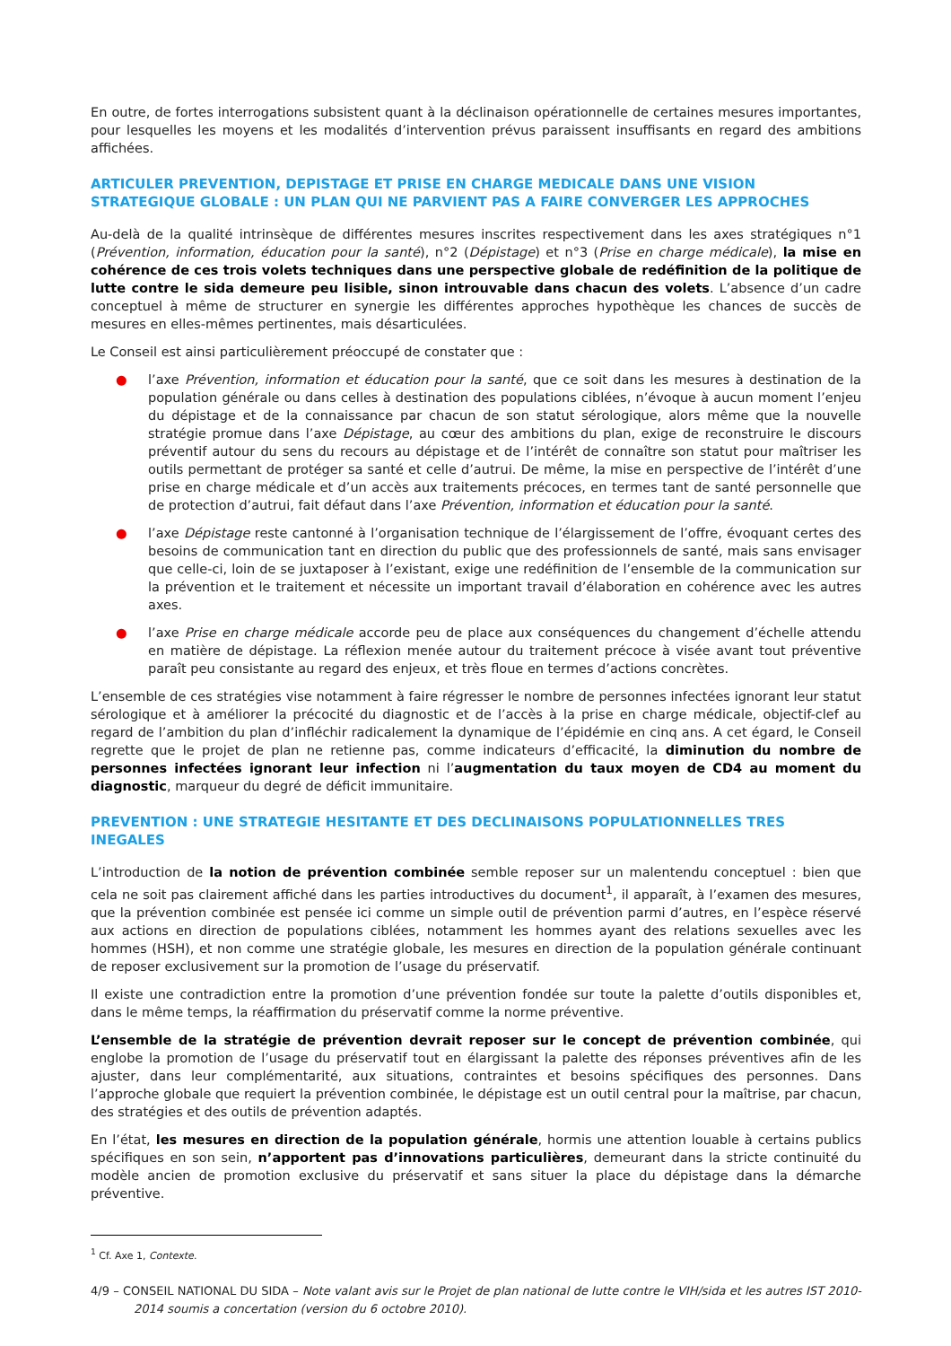En outre, de fortes interrogations subsistent quant à la déclinaison opérationnelle de certaines mesures importantes, pour lesquelles les moyens et les modalités d’intervention prévus paraissent insuffisants en regard des ambitions affichées.
ARTICULER PREVENTION, DEPISTAGE ET PRISE EN CHARGE MEDICALE DANS UNE VISION STRATEGIQUE GLOBALE : UN PLAN QUI NE PARVIENT PAS A FAIRE CONVERGER LES APPROCHES
Au-delà de la qualité intrinsèque de différentes mesures inscrites respectivement dans les axes stratégiques n°1 (Prévention, information, éducation pour la santé), n°2 (Dépistage) et n°3 (Prise en charge médicale), la mise en cohérence de ces trois volets techniques dans une perspective globale de redéfinition de la politique de lutte contre le sida demeure peu lisible, sinon introuvable dans chacun des volets. L’absence d’un cadre conceptuel à même de structurer en synergie les différentes approches hypothèque les chances de succès de mesures en elles-mêmes pertinentes, mais désarticulées.
Le Conseil est ainsi particulièrement préoccupé de constater que :
● l’axe Prévention, information et éducation pour la santé, que ce soit dans les mesures à destination de la population générale ou dans celles à destination des populations ciblées, n’évoque à aucun moment l’enjeu du dépistage et de la connaissance par chacun de son statut sérologique, alors même que la nouvelle stratégie promue dans l’axe Dépistage, au cœur des ambitions du plan, exige de reconstruire le discours préventif autour du sens du recours au dépistage et de l’intérêt de connaître son statut pour maîtriser les outils permettant de protéger sa santé et celle d’autrui. De même, la mise en perspective de l’intérêt d’une prise en charge médicale et d’un accès aux traitements précoces, en termes tant de santé personnelle que de protection d’autrui, fait défaut dans l’axe Prévention, information et éducation pour la santé.
● l’axe Dépistage reste cantonné à l’organisation technique de l’élargissement de l’offre, évoquant certes des besoins de communication tant en direction du public que des professionnels de santé, mais sans envisager que celle-ci, loin de se juxtaposer à l’existant, exige une redéfinition de l’ensemble de la communication sur la prévention et le traitement et nécessite un important travail d’élaboration en cohérence avec les autres axes.
● l’axe Prise en charge médicale accorde peu de place aux conséquences du changement d’échelle attendu en matière de dépistage. La réflexion menée autour du traitement précoce à visée avant tout préventive paraît peu consistante au regard des enjeux, et très floue en termes d’actions concrètes.
L’ensemble de ces stratégies vise notamment à faire régresser le nombre de personnes infectées ignorant leur statut sérologique et à améliorer la précocité du diagnostic et de l’accès à la prise en charge médicale, objectif-clef au regard de l’ambition du plan d’infléchir radicalement la dynamique de l’épidémie en cinq ans. A cet égard, le Conseil regrette que le projet de plan ne retienne pas, comme indicateurs d’efficacité, la diminution du nombre de personnes infectées ignorant leur infection ni l’augmentation du taux moyen de CD4 au moment du diagnostic, marqueur du degré de déficit immunitaire.
PREVENTION : UNE STRATEGIE HESITANTE ET DES DECLINAISONS POPULATIONNELLES TRES INEGALES
L’introduction de la notion de prévention combinée semble reposer sur un malentendu conceptuel : bien que cela ne soit pas clairement affiché dans les parties introductives du document<sup>1</sup>, il apparaît, à l’examen des mesures, que la prévention combinée est pensée ici comme un simple outil de prévention parmi d’autres, en l’espèce réservé aux actions en direction de populations ciblées, notamment les hommes ayant des relations sexuelles avec les hommes (HSH), et non comme une stratégie globale, les mesures en direction de la population générale continuant de reposer exclusivement sur la promotion de l’usage du préservatif.
Il existe une contradiction entre la promotion d’une prévention fondée sur toute la palette d’outils disponibles et, dans le même temps, la réaffirmation du préservatif comme la norme préventive.
L’ensemble de la stratégie de prévention devrait reposer sur le concept de prévention combinée, qui englobe la promotion de l’usage du préservatif tout en élargissant la palette des réponses préventives afin de les ajuster, dans leur complémentarité, aux situations, contraintes et besoins spécifiques des personnes. Dans l’approche globale que requiert la prévention combinée, le dépistage est un outil central pour la maîtrise, par chacun, des stratégies et des outils de prévention adaptés.
En l’état, les mesures en direction de la population générale, hormis une attention louable à certains publics spécifiques en son sein, n’apportent pas d’innovations particulières, demeurant dans la stricte continuité du modèle ancien de promotion exclusive du préservatif et sans situer la place du dépistage dans la démarche préventive.
<sup>1</sup> Cf. Axe 1, Contexte.
4/9 – CONSEIL NATIONAL DU SIDA – Note valant avis sur le Projet de plan national de lutte contre le VIH/sida et les autres IST 2010-2014 soumis a concertation (version du 6 octobre 2010).